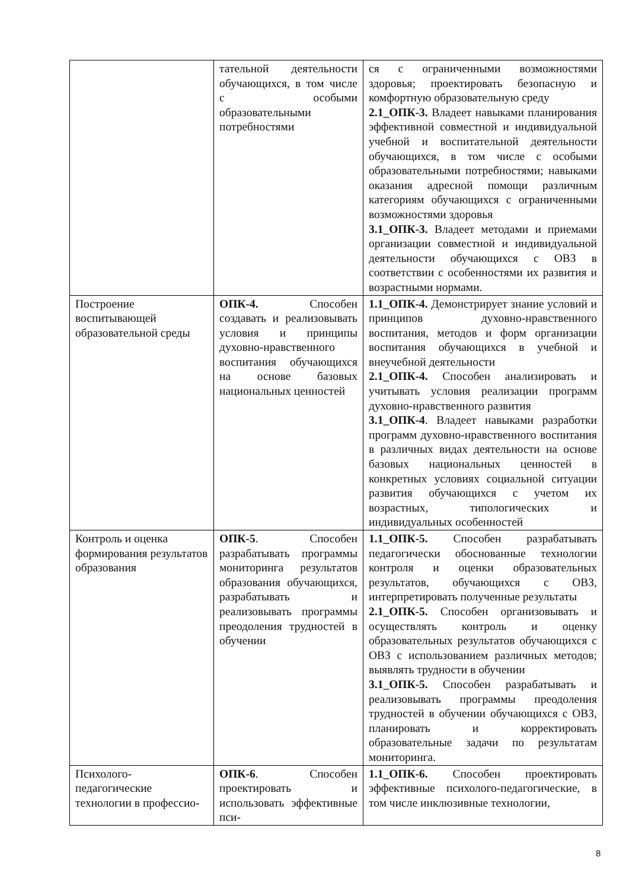| | тательной деятельности обучающихся, в том числе с особыми образовательными потребностями | ся с ограниченными возможностями здоровья; проектировать безопасную и комфортную образовательную среду 2.1_ОПК-3. Владеет навыками планирования эффективной совместной и индивидуальной учебной и воспитательной деятельности обучающихся, в том числе с особыми образовательными потребностями; навыками оказания адресной помощи различным категориям обучающихся с ограниченными возможностями здоровья 3.1_ОПК-3. Владеет методами и приемами организации совместной и индивидуальной деятельности обучающихся с ОВЗ в соответствии с особенностями их развития и возрастными нормами. |
| Построение воспитывающей образовательной среды | ОПК-4. Способен создавать и реализовывать условия и принципы духовно-нравственного воспитания обучающихся на основе базовых национальных ценностей | 1.1_ОПК-4. Демонстрирует знание условий и принципов духовно-нравственного воспитания, методов и форм организации воспитания обучающихся в учебной и внеучебной деятельности 2.1_ОПК-4. Способен анализировать и учитывать условия реализации программ духовно-нравственного развития 3.1_ОПК-4 . Владеет навыками разработки программ духовно-нравственного воспитания в различных видах деятельности на основе базовых национальных ценностей в конкретных условиях социальной ситуации развития обучающихся с учетом их возрастных, типологических и индивидуальных особенностей |
| Контроль и оценка формирования результатов образования | ОПК-5 . Способен разрабатывать программы мониторинга результатов образования обучающихся, разрабатывать и реализовывать программы преодоления трудностей в обучении | 1.1_ОПК-5. Способен разрабатывать педагогически обоснованные технологии контроля и оценки образовательных результатов, обучающихся с ОВЗ, интерпретировать полученные результаты 2.1_ОПК-5. Способен организовывать и осуществлять контроль и оценку образовательных результатов обучающихся с ОВЗ с использованием различных методов; выявлять трудности в обучении 3.1_ОПК-5. Способен разрабатывать и реализовывать программы преодоления трудностей в обучении обучающихся с ОВЗ, планировать и корректировать образовательные задачи по результатам мониторинга. |
| Психолого-педагогические технологии в профессио- | ОПК-6 . Способен проектировать и использовать эффективные пси- | 1.1_ОПК-6. Способен проектировать эффективные психолого-педагогические, в том числе инклюзивные технологии, |
8